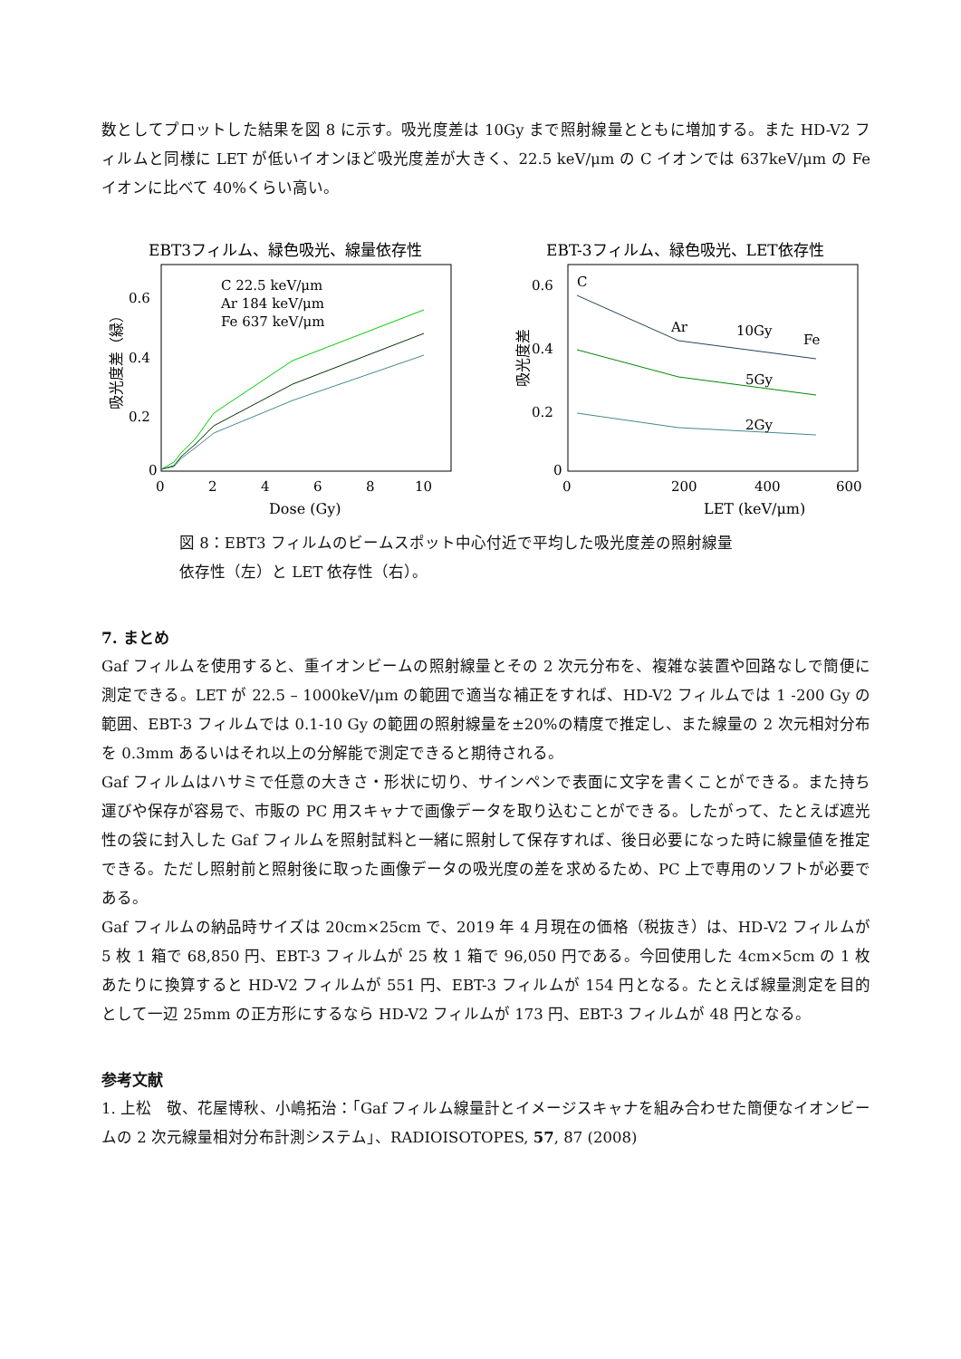数としてプロットした結果を図 8 に示す。吸光度差は 10Gy まで照射線量とともに増加する。また HD-V2 フィルムと同様に LET が低いイオンほど吸光度差が大きく、22.5 keV/μm の C イオンでは 637keV/μm の Fe イオンに比べて 40%くらい高い。
EBT3フィルム、緑色吸光、線量依存性
吸光度差（緑）
0.6
0.4
0.2
0
0
2
4
6
8
10
Dose (Gy)
C 22.5 keV/μm
Ar 184 keV/μm
Fe 637 keV/μm
EBT-3フィルム、緑色吸光、LET依存性
吸光度差
0.6
0.4
0.2
0
0
200
400
600
LET (keV/μm)
C
Ar
10Gy
Fe
5Gy
2Gy
図 8：EBT3 フィルムのビームスポット中心付近で平均した吸光度差の照射線量
依存性（左）と LET 依存性（右）。
7. まとめ
Gaf フィルムを使用すると、重イオンビームの照射線量とその 2 次元分布を、複雑な装置や回路なしで簡便に測定できる。LET が 22.5 – 1000keV/μm の範囲で適当な補正をすれば、HD-V2 フィルムでは 1 -200 Gy の範囲、EBT-3 フィルムでは 0.1-10 Gy の範囲の照射線量を±20%の精度で推定し、また線量の 2 次元相対分布を 0.3mm あるいはそれ以上の分解能で測定できると期待される。
Gaf フィルムはハサミで任意の大きさ・形状に切り、サインペンで表面に文字を書くことができる。また持ち運びや保存が容易で、市販の PC 用スキャナで画像データを取り込むことができる。したがって、たとえば遮光性の袋に封入した Gaf フィルムを照射試料と一緒に照射して保存すれば、後日必要になった時に線量値を推定できる。ただし照射前と照射後に取った画像データの吸光度の差を求めるため、PC 上で専用のソフトが必要である。
Gaf フィルムの納品時サイズは 20cm×25cm で、2019 年 4 月現在の価格（税抜き）は、HD-V2 フィルムが 5 枚 1 箱で 68,850 円、EBT-3 フィルムが 25 枚 1 箱で 96,050 円である。今回使用した 4cm×5cm の 1 枚あたりに換算すると HD-V2 フィルムが 551 円、EBT-3 フィルムが 154 円となる。たとえば線量測定を目的として一辺 25mm の正方形にするなら HD-V2 フィルムが 173 円、EBT-3 フィルムが 48 円となる。
参考文献
1. 上松　敬、花屋博秋、小嶋拓治：「Gaf フィルム線量計とイメージスキャナを組み合わせた簡便なイオンビームの 2 次元線量相対分布計測システム」、RADIOISOTOPES, 57, 87 (2008)